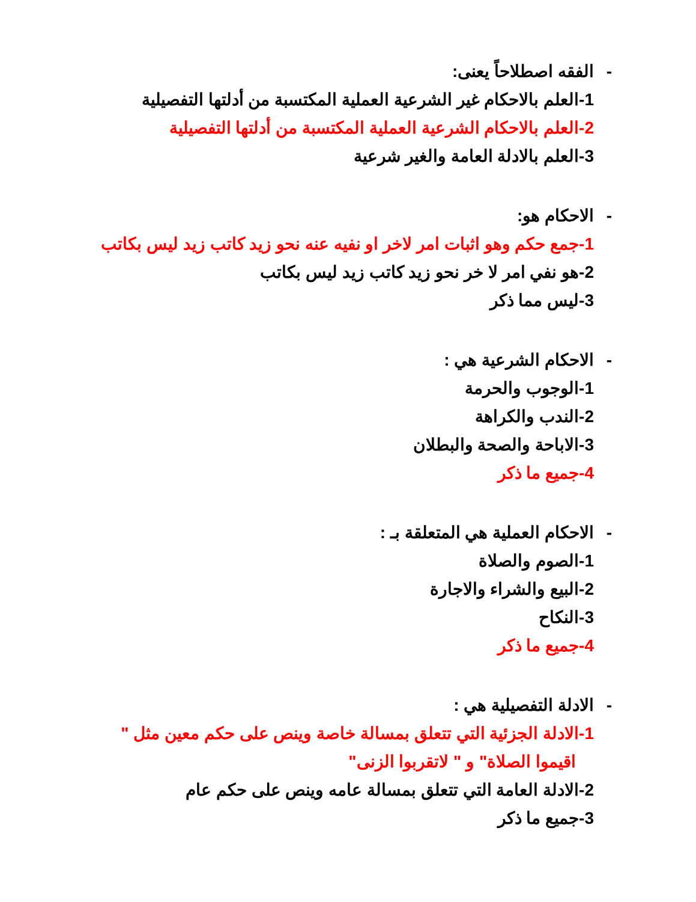- الفقه اصطلاحاً يعنى:
1-العلم بالاحكام غير الشرعية العملية المكتسبة من أدلتها التفصيلية
2-العلم بالاحكام الشرعية العملية المكتسبة من أدلتها التفصيلية
3-العلم بالادلة العامة والغير شرعية
- الاحكام هو:
1-جمع حكم وهو اثبات امر لاخر او نفيه عنه نحو زيد كاتب زيد ليس بكاتب
2-هو نفي امر لا خر نحو زيد كاتب زيد ليس بكاتب
3-ليس مما ذكر
- الاحكام الشرعية هي :
1-الوجوب والحرمة
2-الندب والكراهة
3-الاباحة والصحة والبطلان
4-جميع ما ذكر
- الاحكام العملية هي المتعلقة بـ :
1-الصوم والصلاة
2-البيع والشراء والاجارة
3-النكاح
4-جميع ما ذكر
- الادلة التفصيلية هي :
1-الادلة الجزئية التي تتعلق بمسالة خاصة وينص على حكم معين مثل "
اقيموا الصلاة" و " لاتقربوا الزنى"
2-الادلة العامة التي تتعلق بمسالة عامه وينص على حكم عام
3-جميع ما ذكر